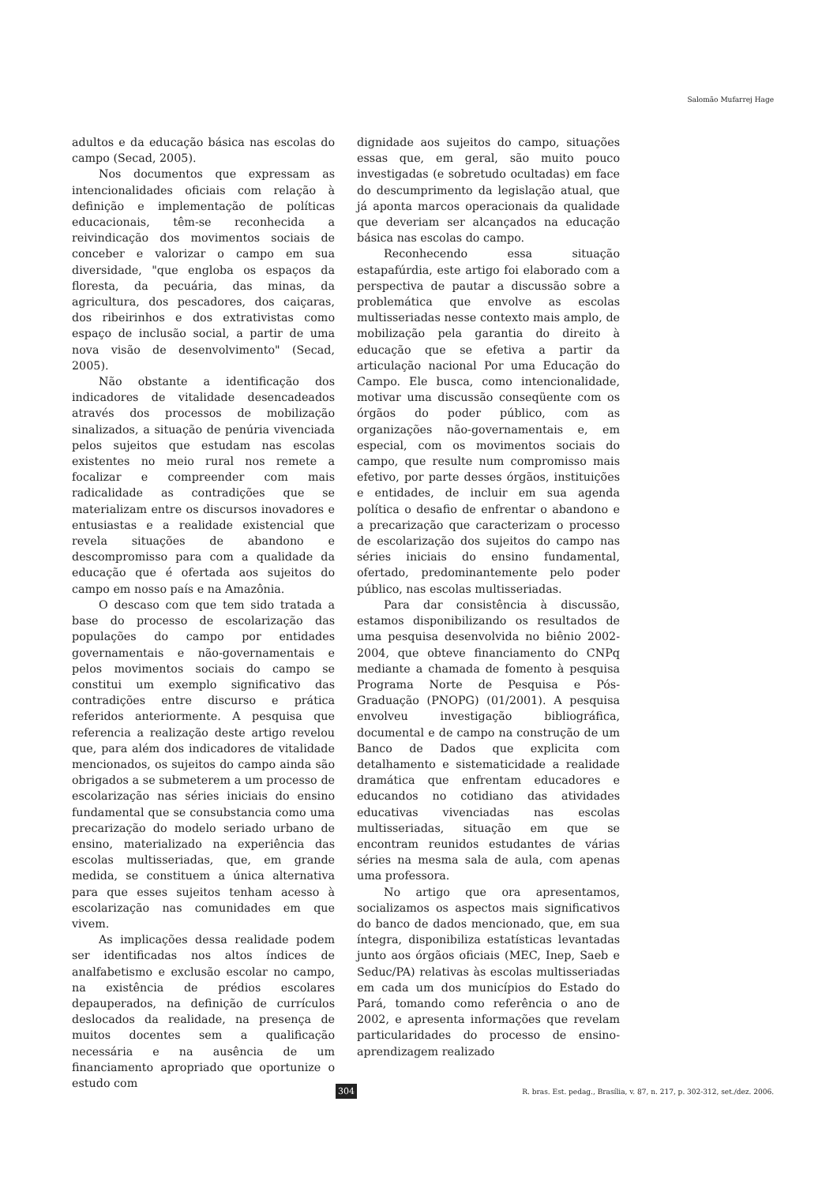Salomão Mufarrej Hage
adultos e da educação básica nas escolas do campo (Secad, 2005).
Nos documentos que expressam as intencionalidades oficiais com relação à definição e implementação de políticas educacionais, têm-se reconhecida a reivindicação dos movimentos sociais de conceber e valorizar o campo em sua diversidade, "que engloba os espaços da floresta, da pecuária, das minas, da agricultura, dos pescadores, dos caiçaras, dos ribeirinhos e dos extrativistas como espaço de inclusão social, a partir de uma nova visão de desenvolvimento" (Secad, 2005).
Não obstante a identificação dos indicadores de vitalidade desencadeados através dos processos de mobilização sinalizados, a situação de penúria vivenciada pelos sujeitos que estudam nas escolas existentes no meio rural nos remete a focalizar e compreender com mais radicalidade as contradições que se materializam entre os discursos inovadores e entusiastas e a realidade existencial que revela situações de abandono e descompromisso para com a qualidade da educação que é ofertada aos sujeitos do campo em nosso país e na Amazônia.
O descaso com que tem sido tratada a base do processo de escolarização das populações do campo por entidades governamentais e não-governamentais e pelos movimentos sociais do campo se constitui um exemplo significativo das contradições entre discurso e prática referidos anteriormente. A pesquisa que referencia a realização deste artigo revelou que, para além dos indicadores de vitalidade mencionados, os sujeitos do campo ainda são obrigados a se submeterem a um processo de escolarização nas séries iniciais do ensino fundamental que se consubstancia como uma precarização do modelo seriado urbano de ensino, materializado na experiência das escolas multisseriadas, que, em grande medida, se constituem a única alternativa para que esses sujeitos tenham acesso à escolarização nas comunidades em que vivem.
As implicações dessa realidade podem ser identificadas nos altos índices de analfabetismo e exclusão escolar no campo, na existência de prédios escolares depauperados, na definição de currículos deslocados da realidade, na presença de muitos docentes sem a qualificação necessária e na ausência de um financiamento apropriado que oportunize o estudo com
dignidade aos sujeitos do campo, situações essas que, em geral, são muito pouco investigadas (e sobretudo ocultadas) em face do descumprimento da legislação atual, que já aponta marcos operacionais da qualidade que deveriam ser alcançados na educação básica nas escolas do campo.
Reconhecendo essa situação estapafúrdia, este artigo foi elaborado com a perspectiva de pautar a discussão sobre a problemática que envolve as escolas multisseriadas nesse contexto mais amplo, de mobilização pela garantia do direito à educação que se efetiva a partir da articulação nacional Por uma Educação do Campo. Ele busca, como intencionalidade, motivar uma discussão conseqüente com os órgãos do poder público, com as organizações não-governamentais e, em especial, com os movimentos sociais do campo, que resulte num compromisso mais efetivo, por parte desses órgãos, instituições e entidades, de incluir em sua agenda política o desafio de enfrentar o abandono e a precarização que caracterizam o processo de escolarização dos sujeitos do campo nas séries iniciais do ensino fundamental, ofertado, predominantemente pelo poder público, nas escolas multisseriadas.
Para dar consistência à discussão, estamos disponibilizando os resultados de uma pesquisa desenvolvida no biênio 2002-2004, que obteve financiamento do CNPq mediante a chamada de fomento à pesquisa Programa Norte de Pesquisa e Pós-Graduação (PNOPG) (01/2001). A pesquisa envolveu investigação bibliográfica, documental e de campo na construção de um Banco de Dados que explicita com detalhamento e sistematicidade a realidade dramática que enfrentam educadores e educandos no cotidiano das atividades educativas vivenciadas nas escolas multisseriadas, situação em que se encontram reunidos estudantes de várias séries na mesma sala de aula, com apenas uma professora.
No artigo que ora apresentamos, socializamos os aspectos mais significativos do banco de dados mencionado, que, em sua íntegra, disponibiliza estatísticas levantadas junto aos órgãos oficiais (MEC, Inep, Saeb e Seduc/PA) relativas às escolas multisseriadas em cada um dos municípios do Estado do Pará, tomando como referência o ano de 2002, e apresenta informações que revelam particularidades do processo de ensino-aprendizagem realizado
304 R. bras. Est. pedag., Brasília, v. 87, n. 217, p. 302-312, set./dez. 2006.